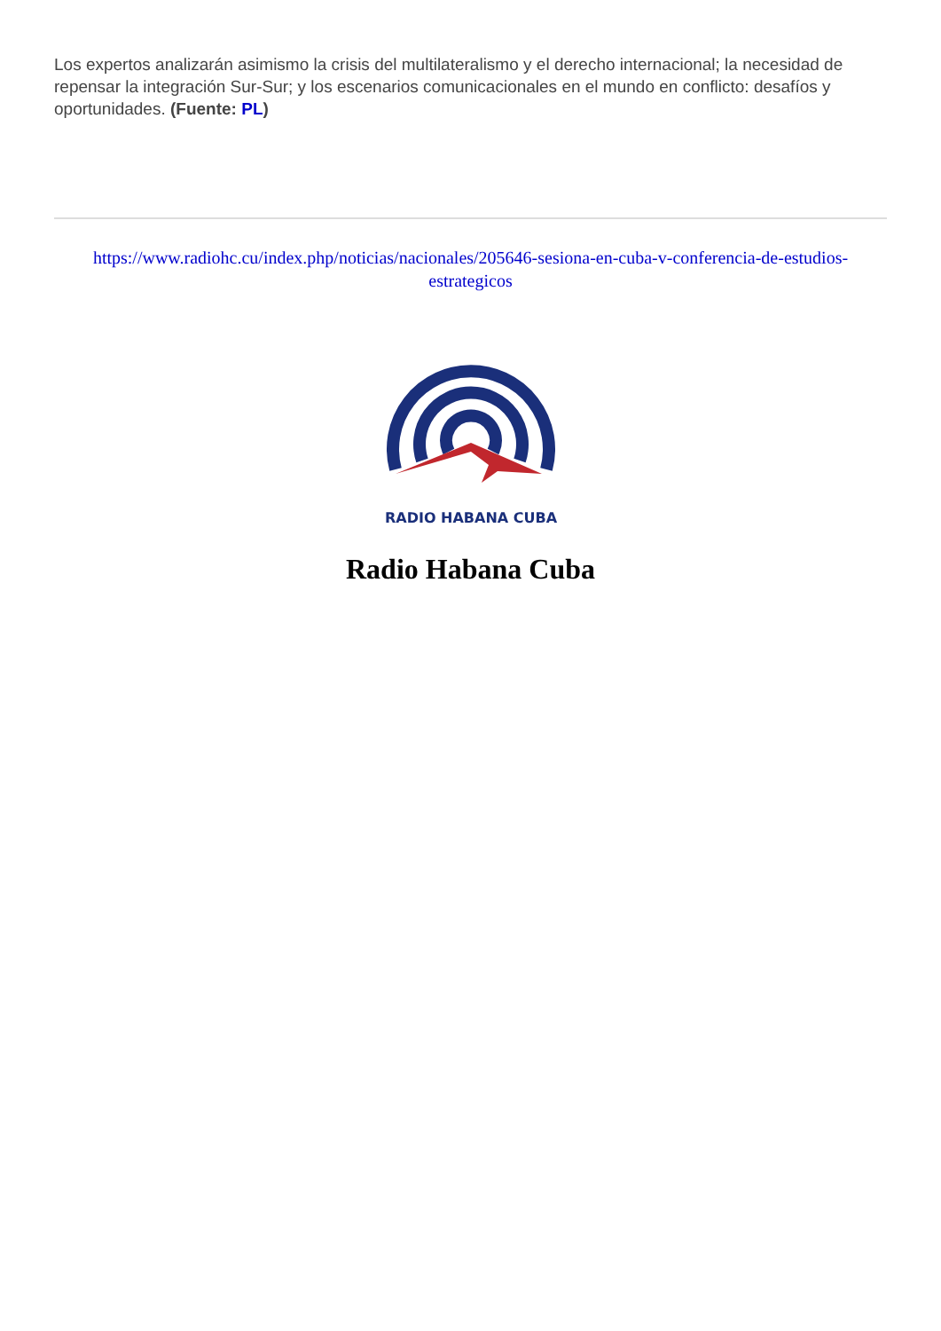Los expertos analizarán asimismo la crisis del multilateralismo y el derecho internacional; la necesidad de repensar la integración Sur-Sur; y los escenarios comunicacionales en el mundo en conflicto: desafíos y oportunidades. (Fuente: PL)
https://www.radiohc.cu/index.php/noticias/nacionales/205646-sesiona-en-cuba-v-conferencia-de-estudios-estrategicos
RADIO HABANA CUBA
Radio Habana Cuba